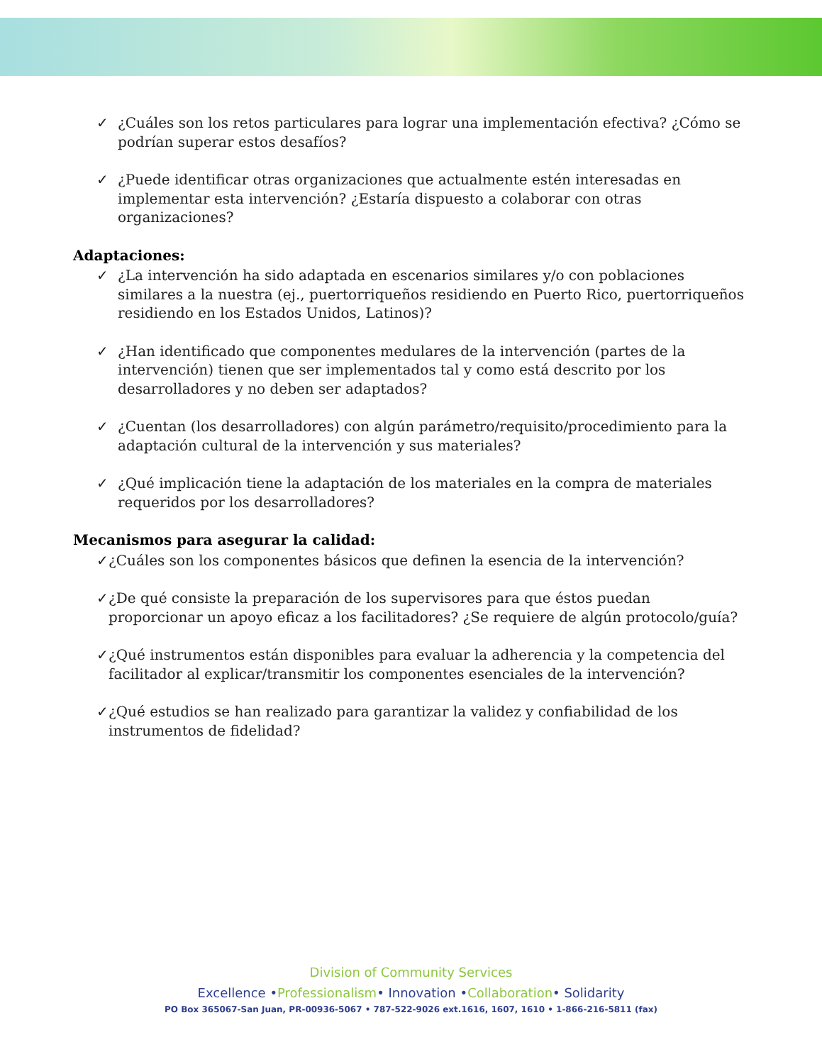✓ ¿Cuáles son los retos particulares para lograr una implementación efectiva? ¿Cómo se podrían superar estos desafíos?
✓ ¿Puede identificar otras organizaciones que actualmente estén interesadas en implementar esta intervención? ¿Estaría dispuesto a colaborar con otras organizaciones?
Adaptaciones:
✓ ¿La intervención ha sido adaptada en escenarios similares y/o con poblaciones similares a la nuestra (ej., puertorriqueños residiendo en Puerto Rico, puertorriqueños residiendo en los Estados Unidos, Latinos)?
✓ ¿Han identificado que componentes medulares de la intervención (partes de la intervención) tienen que ser implementados tal y como está descrito por los desarrolladores y no deben ser adaptados?
✓ ¿Cuentan (los desarrolladores) con algún parámetro/requisito/procedimiento para la adaptación cultural de la intervención y sus materiales?
✓ ¿Qué implicación tiene la adaptación de los materiales en la compra de materiales requeridos por los desarrolladores?
Mecanismos para asegurar la calidad:
✓ ¿Cuáles son los componentes básicos que definen la esencia de la intervención?
✓ ¿De qué consiste la preparación de los supervisores para que éstos puedan proporcionar un apoyo eficaz a los facilitadores? ¿Se requiere de algún protocolo/guía?
✓ ¿Qué instrumentos están disponibles para evaluar la adherencia y la competencia del facilitador al explicar/transmitir los componentes esenciales de la intervención?
✓ ¿Qué estudios se han realizado para garantizar la validez y confiabilidad de los instrumentos de fidelidad?
Division of Community Services
Excellence •Professionalism• Innovation •Collaboration• Solidarity
PO Box 365067-San Juan, PR-00936-5067 • 787-522-9026 ext.1616, 1607, 1610 • 1-866-216-5811 (fax)